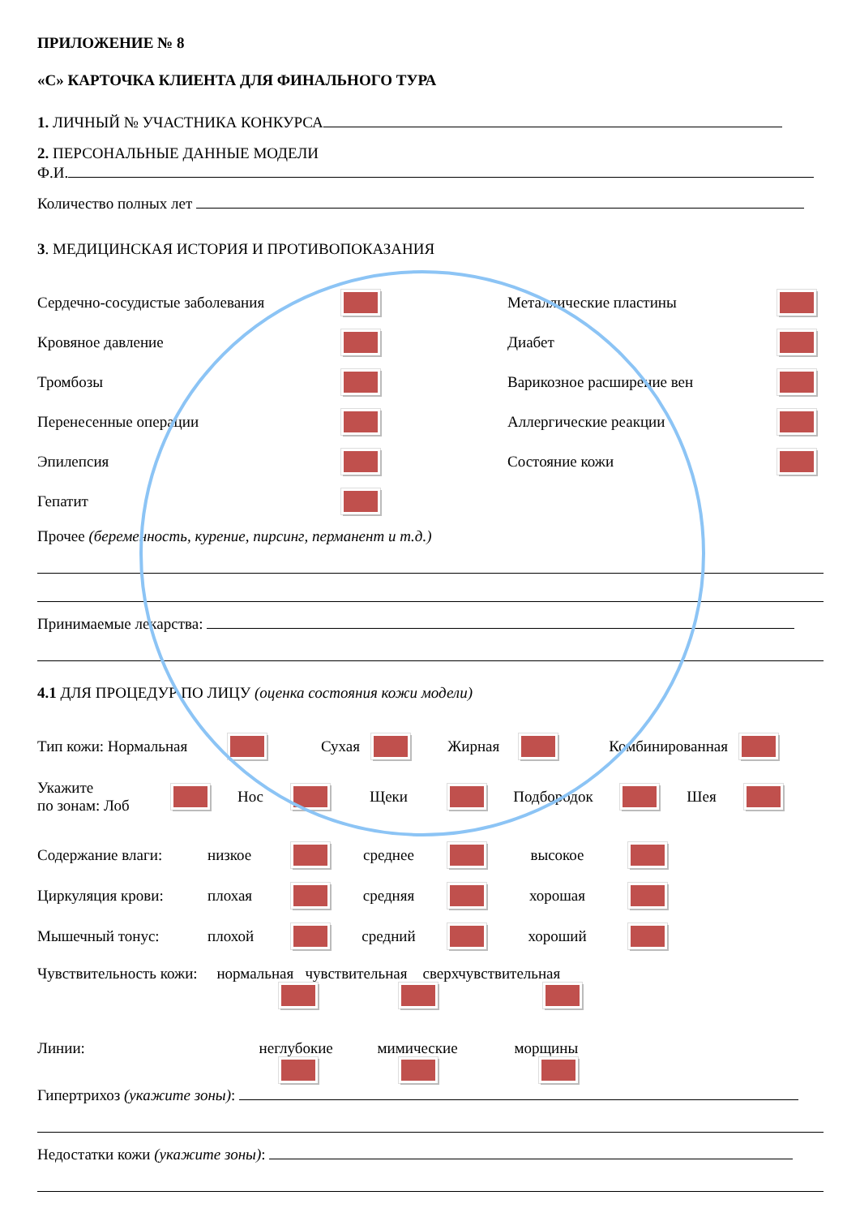ПРИЛОЖЕНИЕ № 8
«С» КАРТОЧКА КЛИЕНТА ДЛЯ ФИНАЛЬНОГО ТУРА
1. ЛИЧНЫЙ № УЧАСТНИКА КОНКУРСА
2. ПЕРСОНАЛЬНЫЕ ДАННЫЕ МОДЕЛИ
Ф.И.
Количество полных лет
3. МЕДИЦИНСКАЯ ИСТОРИЯ И ПРОТИВОПОКАЗАНИЯ
Сердечно-сосудистые заболевания
Кровяное давление
Тромбозы
Перенесенные операции
Эпилепсия
Гепатит
Металлические пластины
Диабет
Варикозное расширение вен
Аллергические реакции
Состояние кожи
Прочее (беременность, курение, пирсинг, перманент и т.д.)
Принимаемые лекарства:
4.1 ДЛЯ ПРОЦЕДУР ПО ЛИЦУ (оценка состояния кожи модели)
Тип кожи: Нормальная Сухая Жирная Комбинированная
Укажите
по зонам: Лоб Нос Щеки Подбородок Шея
Содержание влаги: низкое среднее высокое
Циркуляция крови: плохая средняя хорошая
Мышечный тонус: плохой средний хороший
Чувствительность кожи: нормальная чувствительная сверхчувствительная
Линии: неглубокие мимические морщины
Гипертрихоз (укажите зоны):
Недостатки кожи (укажите зоны):